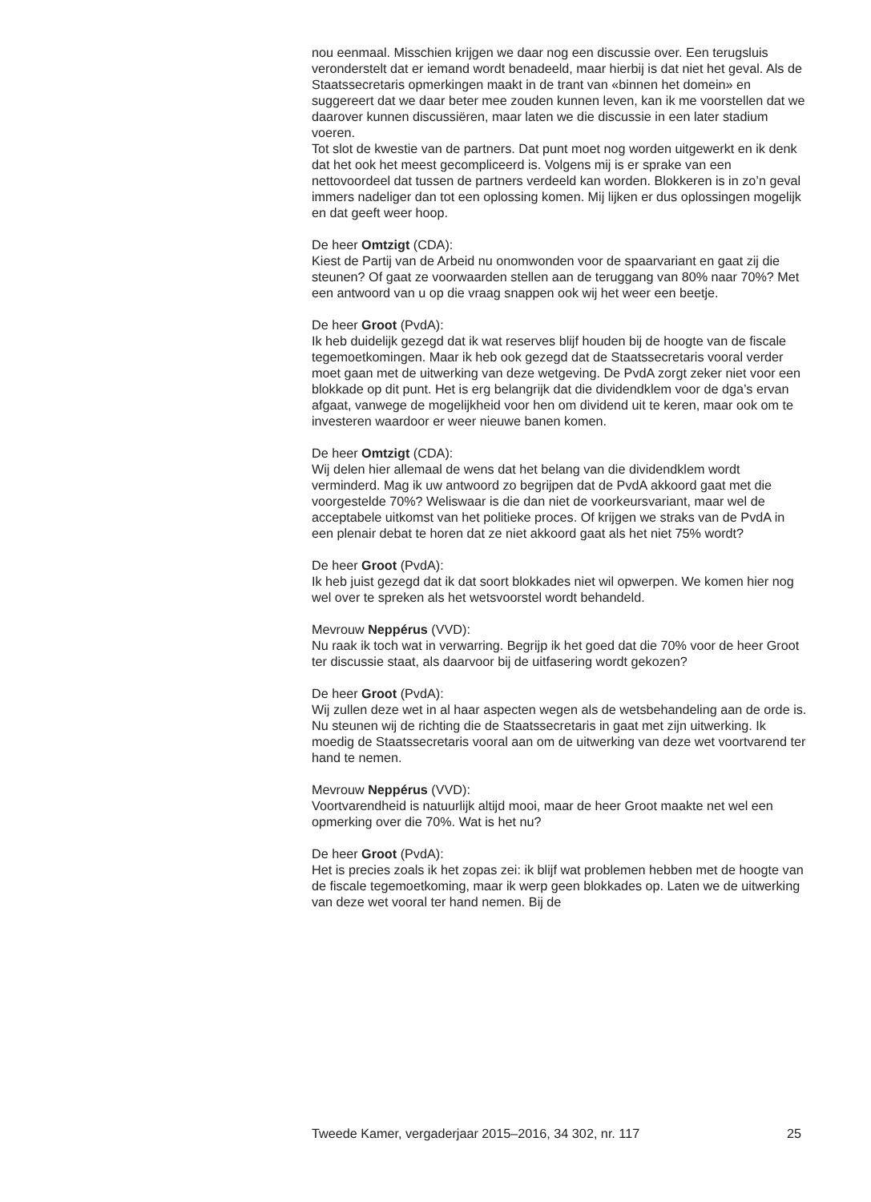nou eenmaal. Misschien krijgen we daar nog een discussie over. Een terugsluis veronderstelt dat er iemand wordt benadeeld, maar hierbij is dat niet het geval. Als de Staatssecretaris opmerkingen maakt in de trant van «binnen het domein» en suggereert dat we daar beter mee zouden kunnen leven, kan ik me voorstellen dat we daarover kunnen discussiëren, maar laten we die discussie in een later stadium voeren.
Tot slot de kwestie van de partners. Dat punt moet nog worden uitgewerkt en ik denk dat het ook het meest gecompliceerd is. Volgens mij is er sprake van een nettovoordeel dat tussen de partners verdeeld kan worden. Blokkeren is in zo’n geval immers nadeliger dan tot een oplossing komen. Mij lijken er dus oplossingen mogelijk en dat geeft weer hoop.
De heer Omtzigt (CDA):
Kiest de Partij van de Arbeid nu onomwonden voor de spaarvariant en gaat zij die steunen? Of gaat ze voorwaarden stellen aan de teruggang van 80% naar 70%? Met een antwoord van u op die vraag snappen ook wij het weer een beetje.
De heer Groot (PvdA):
Ik heb duidelijk gezegd dat ik wat reserves blijf houden bij de hoogte van de fiscale tegemoetkomingen. Maar ik heb ook gezegd dat de Staatssecretaris vooral verder moet gaan met de uitwerking van deze wetgeving. De PvdA zorgt zeker niet voor een blokkade op dit punt. Het is erg belangrijk dat die dividendklem voor de dga’s ervan afgaat, vanwege de mogelijkheid voor hen om dividend uit te keren, maar ook om te investeren waardoor er weer nieuwe banen komen.
De heer Omtzigt (CDA):
Wij delen hier allemaal de wens dat het belang van die dividendklem wordt verminderd. Mag ik uw antwoord zo begrijpen dat de PvdA akkoord gaat met die voorgestelde 70%? Weliswaar is die dan niet de voorkeursvariant, maar wel de acceptabele uitkomst van het politieke proces. Of krijgen we straks van de PvdA in een plenair debat te horen dat ze niet akkoord gaat als het niet 75% wordt?
De heer Groot (PvdA):
Ik heb juist gezegd dat ik dat soort blokkades niet wil opwerpen. We komen hier nog wel over te spreken als het wetsvoorstel wordt behandeld.
Mevrouw Neppérus (VVD):
Nu raak ik toch wat in verwarring. Begrijp ik het goed dat die 70% voor de heer Groot ter discussie staat, als daarvoor bij de uitfasering wordt gekozen?
De heer Groot (PvdA):
Wij zullen deze wet in al haar aspecten wegen als de wetsbehandeling aan de orde is. Nu steunen wij de richting die de Staatssecretaris in gaat met zijn uitwerking. Ik moedig de Staatssecretaris vooral aan om de uitwerking van deze wet voortvarend ter hand te nemen.
Mevrouw Neppérus (VVD):
Voortvarendheid is natuurlijk altijd mooi, maar de heer Groot maakte net wel een opmerking over die 70%. Wat is het nu?
De heer Groot (PvdA):
Het is precies zoals ik het zopas zei: ik blijf wat problemen hebben met de hoogte van de fiscale tegemoetkoming, maar ik werp geen blokkades op. Laten we de uitwerking van deze wet vooral ter hand nemen. Bij de
Tweede Kamer, vergaderjaar 2015–2016, 34 302, nr. 117 25